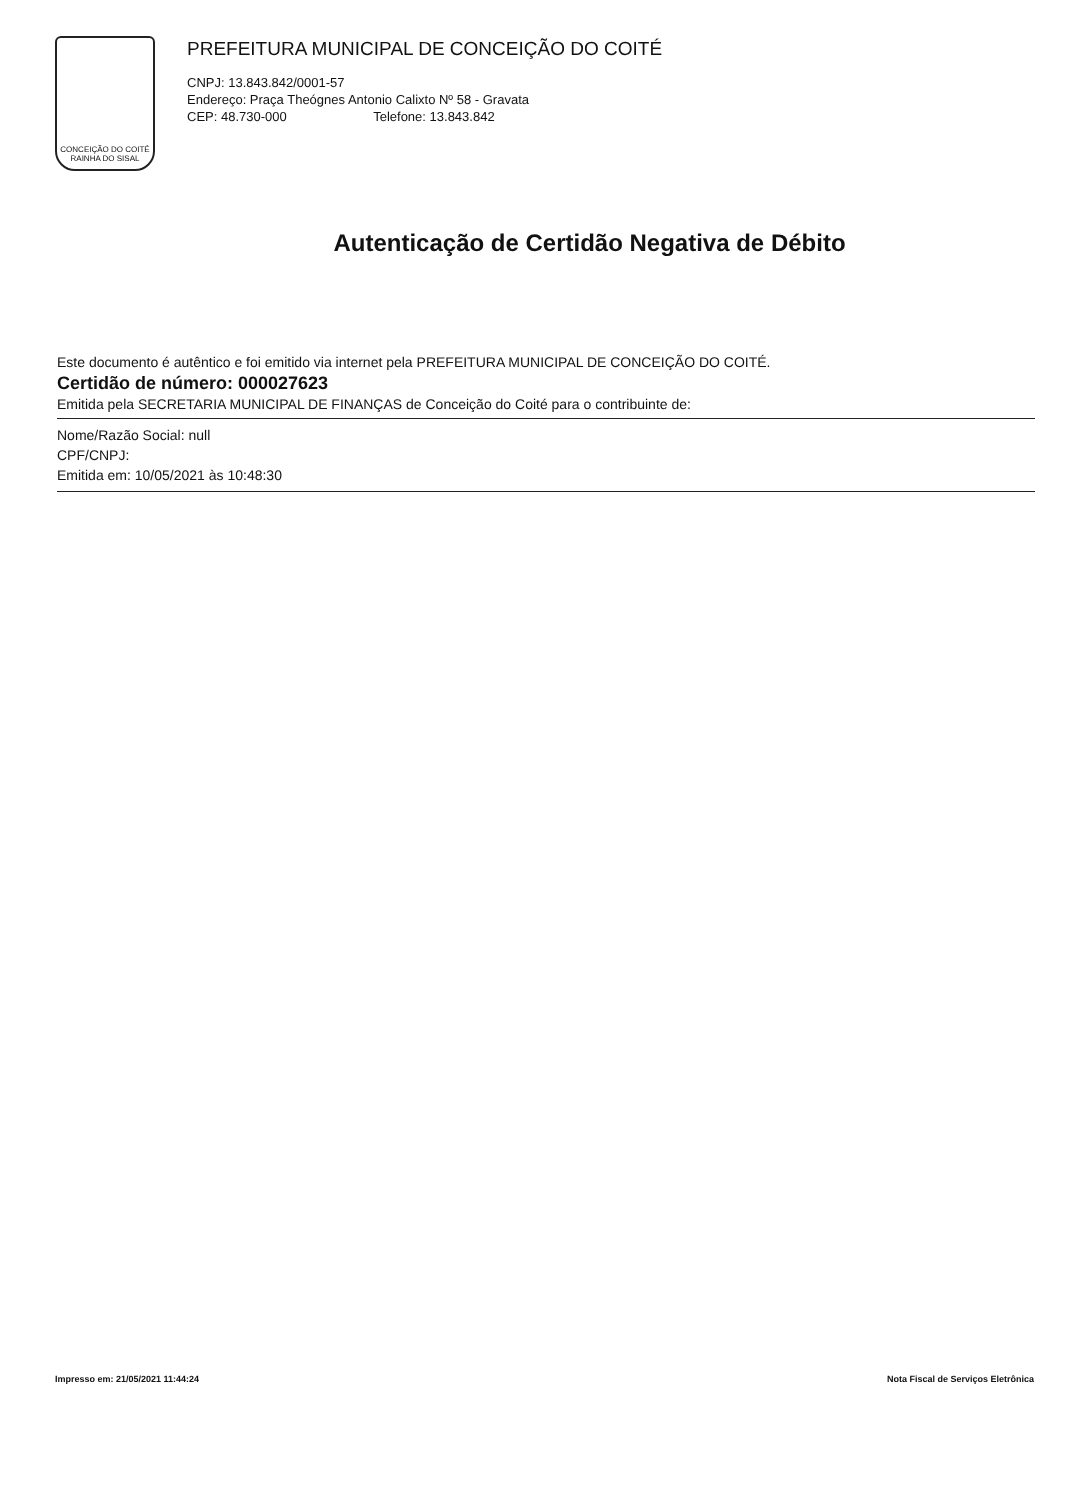CONCEIÇÃO DO COITÉ
RAINHA DO SISAL
PREFEITURA MUNICIPAL DE CONCEIÇÃO DO COITÉ
CNPJ: 13.843.842/0001-57
Endereço: Praça Theógnes Antonio Calixto Nº 58 - Gravata
CEP: 48.730-000 Telefone: 13.843.842
Autenticação de Certidão Negativa de Débito
Este documento é autêntico e foi emitido via internet pela PREFEITURA MUNICIPAL DE CONCEIÇÃO DO COITÉ.
Certidão de número: 000027623
Emitida pela SECRETARIA MUNICIPAL DE FINANÇAS de Conceição do Coité para o contribuinte de:
Nome/Razão Social: null
CPF/CNPJ:
Emitida em: 10/05/2021 às 10:48:30
Impresso em: 21/05/2021 11:44:24 Nota Fiscal de Serviços Eletrônica